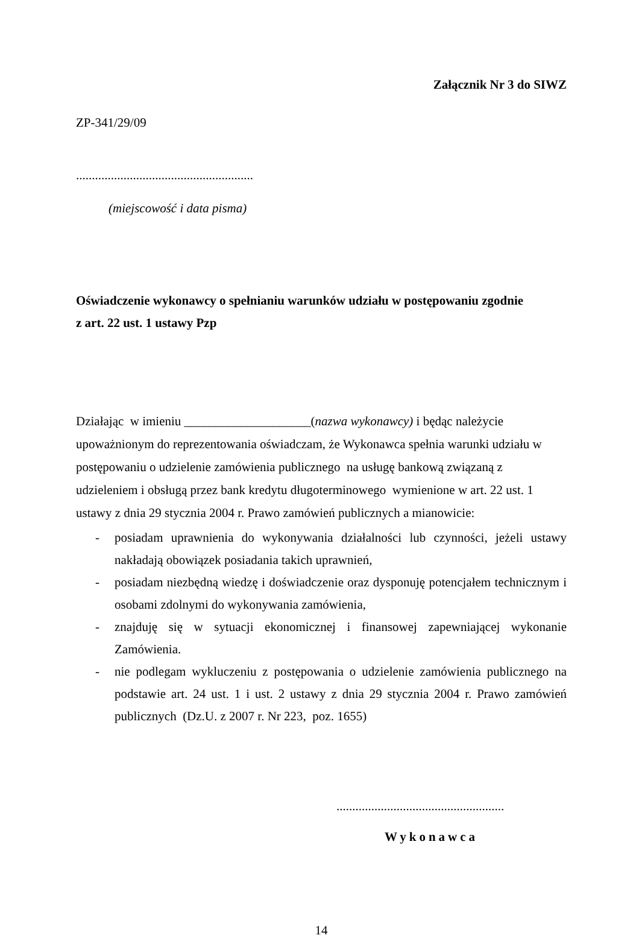Załącznik Nr 3 do SIWZ
ZP-341/29/09
........................................................
(miejscowość i data pisma)
Oświadczenie wykonawcy o spełnianiu warunków udziału w postępowaniu zgodnie
z art. 22 ust. 1 ustawy Pzp
Działając w imieniu ____________________(nazwa wykonawcy) i będąc należycie upoważnionym do reprezentowania oświadczam, że Wykonawca spełnia warunki udziału w postępowaniu o udzielenie zamówienia publicznego na usługę bankową związaną z udzieleniem i obsługą przez bank kredytu długoterminowego wymienione w art. 22 ust. 1 ustawy z dnia 29 stycznia 2004 r. Prawo zamówień publicznych a mianowicie:
- posiadam uprawnienia do wykonywania działalności lub czynności, jeżeli ustawy nakładają obowiązek posiadania takich uprawnień,
- posiadam niezbędną wiedzę i doświadczenie oraz dysponuję potencjałem technicznym i osobami zdolnymi do wykonywania zamówienia,
- znajduję się w sytuacji ekonomicznej i finansowej zapewniającej wykonanie Zamówienia.
- nie podlegam wykluczeniu z postępowania o udzielenie zamówienia publicznego na podstawie art. 24 ust. 1 i ust. 2 ustawy z dnia 29 stycznia 2004 r. Prawo zamówień publicznych (Dz.U. z 2007 r. Nr 223, poz. 1655)
.....................................................
Wykonawca
14